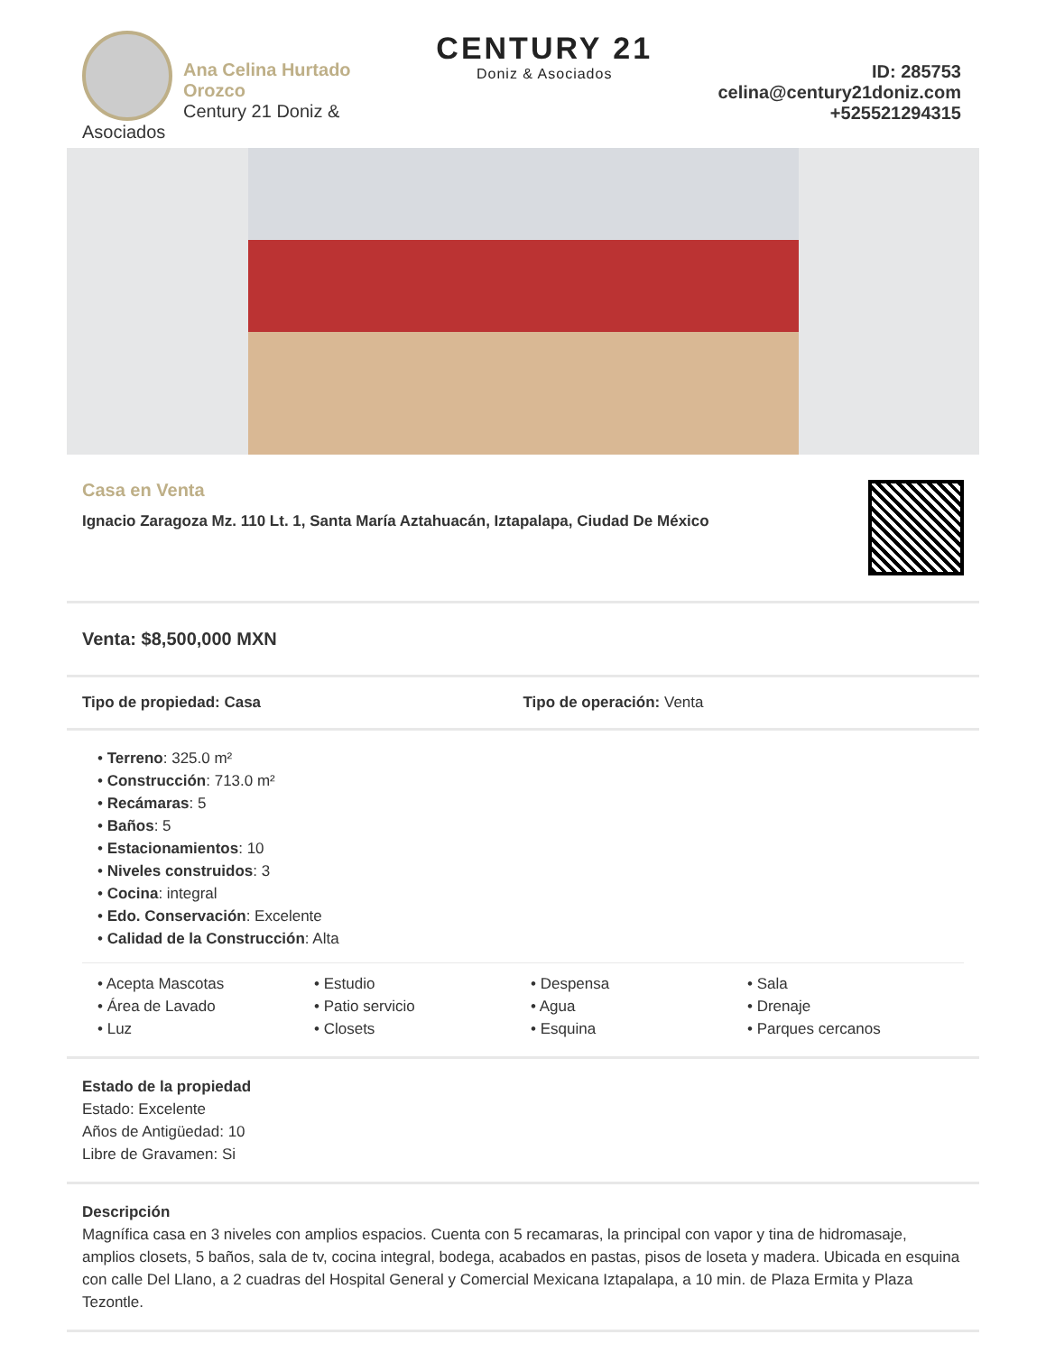Ana Celina Hurtado Orozco
Century 21 Doniz & Asociados
CENTURY 21
Doniz & Asociados
ID: 285753
celina@century21doniz.com
+525521294315
Casa en Venta
Ignacio Zaragoza Mz. 110 Lt. 1, Santa María Aztahuacán, Iztapalapa, Ciudad De México
Venta: $8,500,000 MXN
Tipo de propiedad: Casa Tipo de operación: Venta
• Terreno: 325.0 m²
• Construcción: 713.0 m²
• Recámaras: 5
• Baños: 5
• Estacionamientos: 10
• Niveles construidos: 3
• Cocina: integral
• Edo. Conservación: Excelente
• Calidad de la Construcción: Alta
• Acepta Mascotas
• Estudio
• Despensa
• Sala
• Área de Lavado
• Patio servicio
• Agua
• Drenaje
• Luz
• Closets
• Esquina
• Parques cercanos
Estado de la propiedad
Estado: Excelente
Años de Antigüedad: 10
Libre de Gravamen: Si
Descripción
Magnífica casa en 3 niveles con amplios espacios. Cuenta con 5 recamaras, la principal con vapor y tina de hidromasaje, amplios closets, 5 baños, sala de tv, cocina integral, bodega, acabados en pastas, pisos de loseta y madera. Ubicada en esquina con calle Del Llano, a 2 cuadras del Hospital General y Comercial Mexicana Iztapalapa, a 10 min. de Plaza Ermita y Plaza Tezontle.